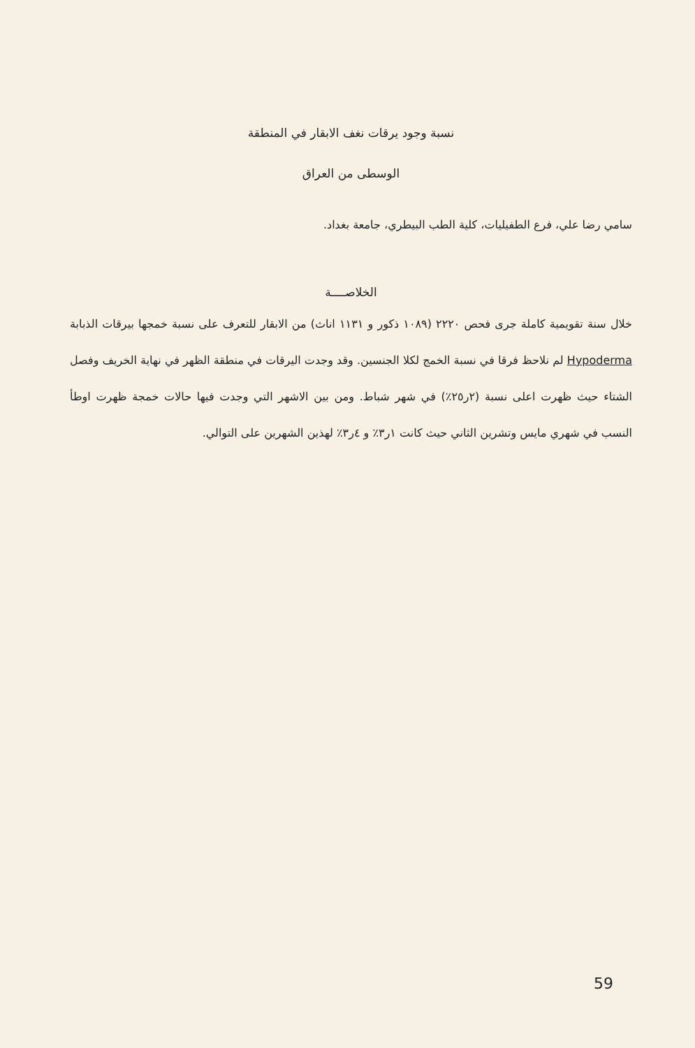نسبة وجود يرقات نغف الابقار في المنطقة
الوسطى من العراق
سامي رضا علي، فرع الطفيليات، كلية الطب البيطري، جامعة بغداد.
الخلاصــــة
خلال سنة تقويمية كاملة جرى فحص ٢٢٢٠ (١٠٨٩ ذكور و ١١٣١ اناث) من الابقار للتعرف على نسبة خمجها بيرقات الذبابة Hypoderma لم نلاحظ فرقا في نسبة الخمج لكلا الجنسين. وقد وجدت اليرقات في منطقة الظهر في نهاية الخريف وفصل الشتاء حيث ظهرت اعلى نسبة (٢ر٢٥٪) في شهر شباط. ومن بين الاشهر التي وجدت فيها حالات خمجة ظهرت اوطأ النسب في شهري مايس وتشرين الثاني حيث كانت ١ر٣٪ و ٤ر٣٪ لهذين الشهرين على التوالي.
59